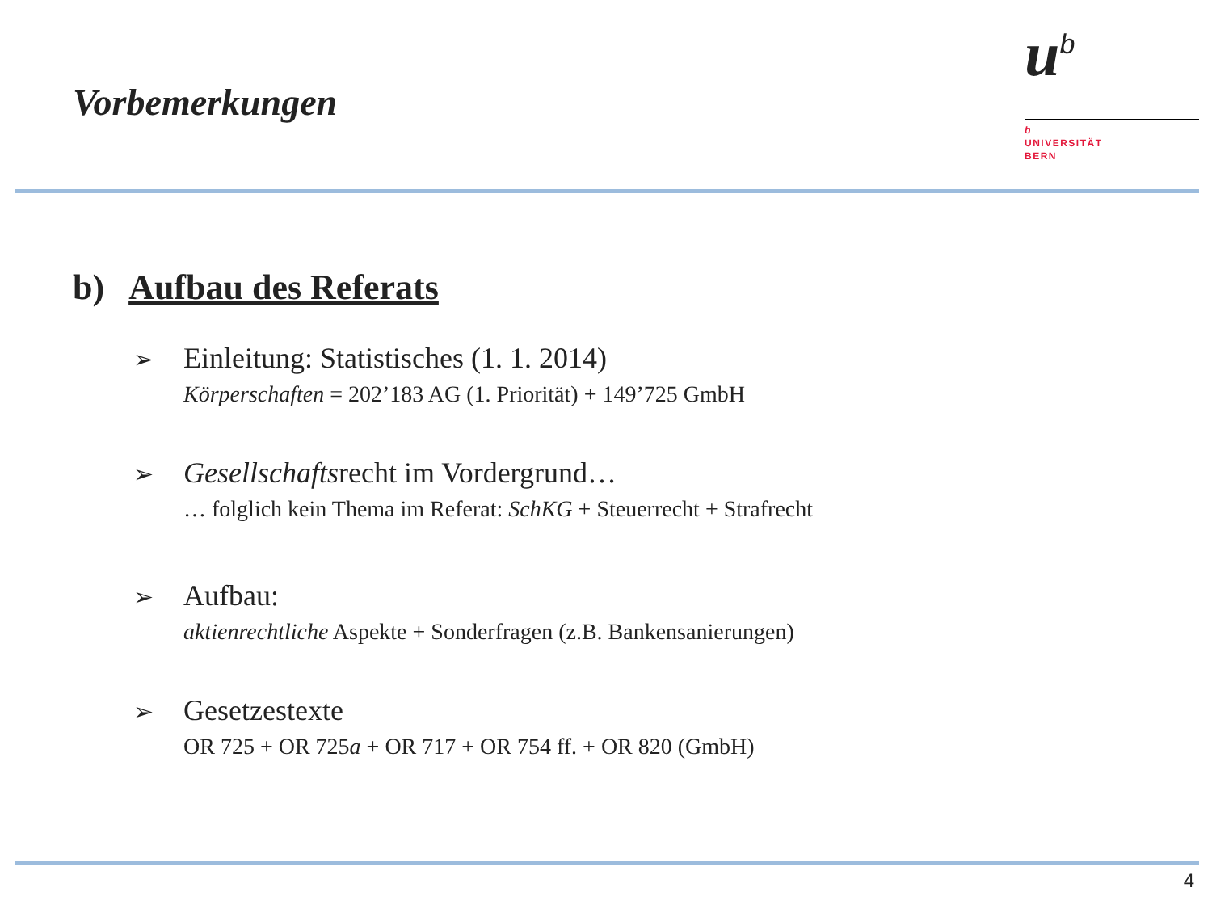Vorbemerkungen
u<sup>b</sup>
b
UNIVERSITÄT
BERN
b) Aufbau des Referats
➢
Einleitung: Statistisches (1. 1. 2014)
Körperschaften = 202’183 AG (1. Priorität) + 149’725 GmbH
➢
Gesellschaftsrecht im Vordergrund…
… folglich kein Thema im Referat: SchKG + Steuerrecht + Strafrecht
➢
Aufbau:
aktienrechtliche Aspekte + Sonderfragen (z.B. Bankensanierungen)
➢
Gesetzestexte
OR 725 + OR 725a + OR 717 + OR 754 ff. + OR 820 (GmbH)
4